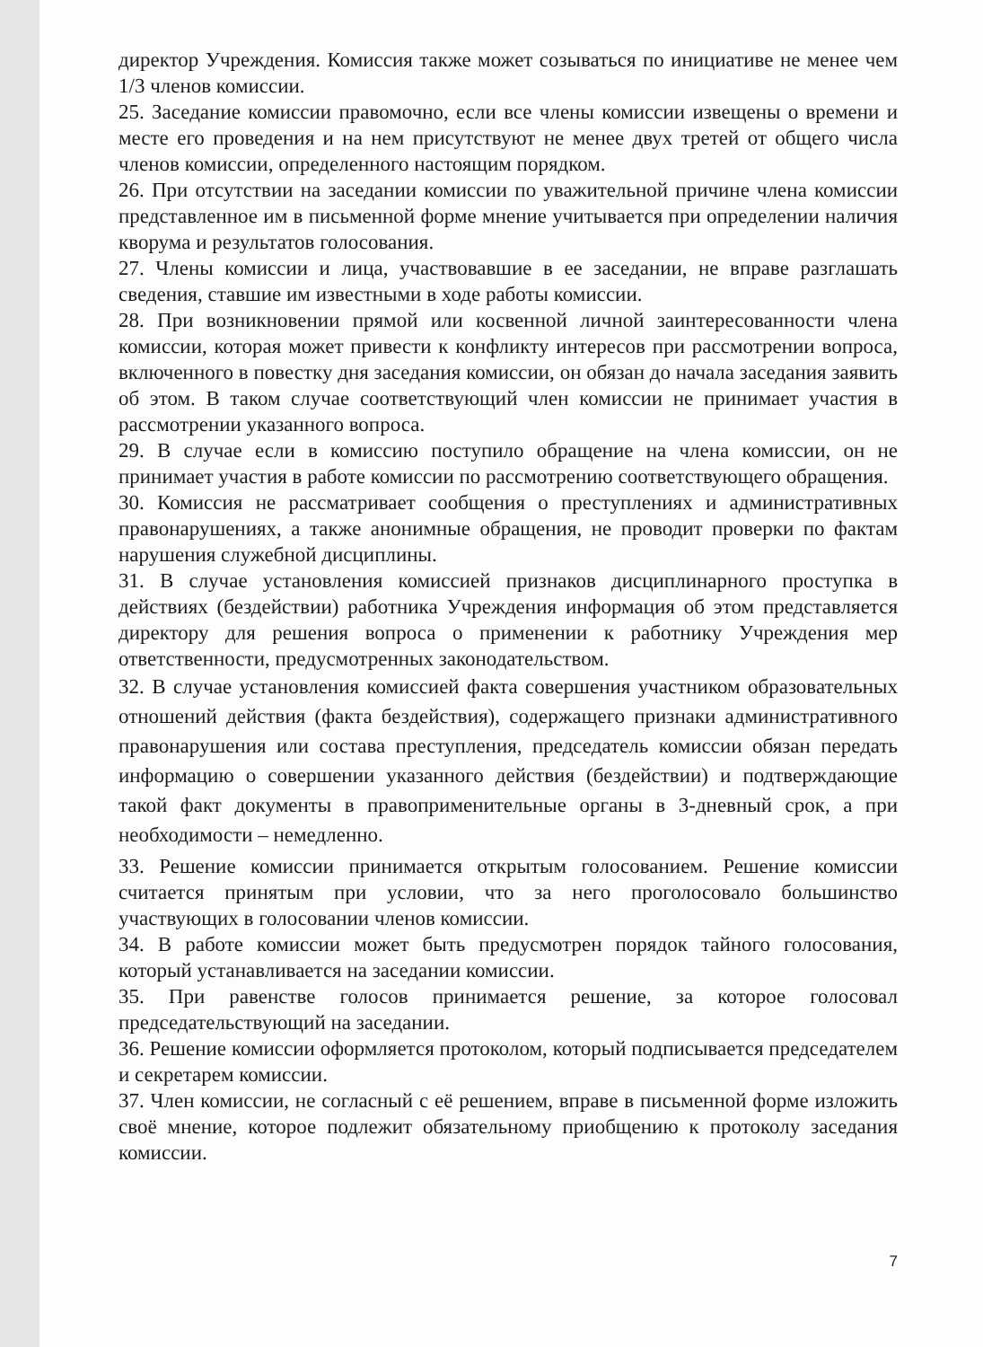директор Учреждения. Комиссия также может созываться по инициативе не менее чем 1/3 членов комиссии.
25. Заседание комиссии правомочно, если все члены комиссии извещены о времени и месте его проведения и на нем присутствуют не менее двух третей от общего числа членов комиссии, определенного настоящим порядком.
26. При отсутствии на заседании комиссии по уважительной причине члена комиссии представленное им в письменной форме мнение учитывается при определении наличия кворума и результатов голосования.
27. Члены комиссии и лица, участвовавшие в ее заседании, не вправе разглашать сведения, ставшие им известными в ходе работы комиссии.
28. При возникновении прямой или косвенной личной заинтересованности члена комиссии, которая может привести к конфликту интересов при рассмотрении вопроса, включенного в повестку дня заседания комиссии, он обязан до начала заседания заявить об этом. В таком случае соответствующий член комиссии не принимает участия в рассмотрении указанного вопроса.
29. В случае если в комиссию поступило обращение на члена комиссии, он не принимает участия в работе комиссии по рассмотрению соответствующего обращения.
30. Комиссия не рассматривает сообщения о преступлениях и административных правонарушениях, а также анонимные обращения, не проводит проверки по фактам нарушения служебной дисциплины.
31. В случае установления комиссией признаков дисциплинарного проступка в действиях (бездействии) работника Учреждения информация об этом представляется директору для решения вопроса о применении к работнику Учреждения мер ответственности, предусмотренных законодательством.
32. В случае установления комиссией факта совершения участником образовательных отношений действия (факта бездействия), содержащего признаки административного правонарушения или состава преступления, председатель комиссии обязан передать информацию о совершении указанного действия (бездействии) и подтверждающие такой факт документы в правоприменительные органы в 3-дневный срок, а при необходимости – немедленно.
33. Решение комиссии принимается открытым голосованием. Решение комиссии считается принятым при условии, что за него проголосовало большинство участвующих в голосовании членов комиссии.
34. В работе комиссии может быть предусмотрен порядок тайного голосования, который устанавливается на заседании комиссии.
35. При равенстве голосов принимается решение, за которое голосовал председательствующий на заседании.
36. Решение комиссии оформляется протоколом, который подписывается председателем и секретарем комиссии.
37. Член комиссии, не согласный с её решением, вправе в письменной форме изложить своё мнение, которое подлежит обязательному приобщению к протоколу заседания комиссии.
7